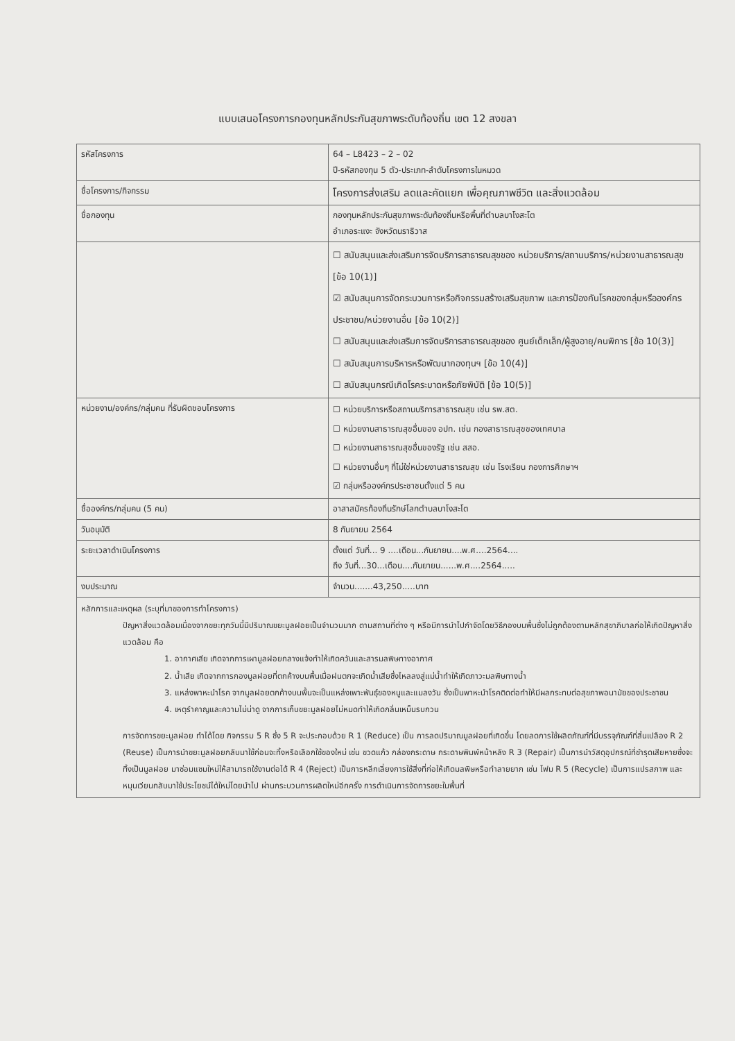แบบเสนอโครงการกองทุนหลักประกันสุขภาพระดับท้องถิ่น เขต 12 สงขลา
| รหัสโครงการ | 64 – L8423 – 2 – 02 ปี-รหัสกองทุน 5 ตัว-ประเภท-ลำดับโครงการในหมวด |
| ชื่อโครงการ/กิจกรรม | โครงการส่งเสริม ลดและคัดแยก เพื่อคุณภาพชีวิต และสิ่งแวดล้อม |
| ชื่อกองทุน | กองทุนหลักประกันสุขภาพระดับท้องถิ่นหรือพื้นที่ตำบลบาโงสะโต อำเภอระแงะ จังหวัดนราธิวาส |
| | ☐ สนับสนุนและส่งเสริมการจัดบริการสาธารณสุขของ หน่วยบริการ/สถานบริการ/หน่วยงานสาธารณสุข [ข้อ 10(1)] ☑ สนับสนุนการจัดกระบวนการหรือกิจกรรมสร้างเสริมสุขภาพ และการป้องกันโรคของกลุ่มหรือองค์กรประชาชน/หน่วยงานอื่น [ข้อ 10(2)] ☐ สนับสนุนและส่งเสริมการจัดบริการสาธารณสุขของ ศูนย์เด็กเล็ก/ผู้สูงอายุ/คนพิการ [ข้อ 10(3)] ☐ สนับสนุนการบริหารหรือพัฒนากองทุนฯ [ข้อ 10(4)] ☐ สนับสนุนกรณีเกิดโรคระบาดหรือภัยพิบัติ [ข้อ 10(5)] |
| หน่วยงาน/องค์กร/กลุ่มคน ที่รับผิดชอบโครงการ | ☐ หน่วยบริการหรือสถานบริการสาธารณสุข เช่น รพ.สต. ☐ หน่วยงานสาธารณสุขอื่นของ อปท. เช่น กองสาธารณสุขของเทศบาล ☐ หน่วยงานสาธารณสุขอื่นของรัฐ เช่น สสอ. ☐ หน่วยงานอื่นๆ ที่ไม่ใช่หน่วยงานสาธารณสุข เช่น โรงเรียน กองการศึกษาฯ ☑ กลุ่มหรือองค์กรประชาชนตั้งแต่ 5 คน |
| ชื่อองค์กร/กลุ่มคน (5 คน) | อาสาสมัครท้องถิ่นรักษ์โลกตำบลบาโงสะโต |
| วันอนุมัติ | 8 กันยายน 2564 |
| ระยะเวลาดำเนินโครงการ | ตั้งแต่ วันที่... 9 ....เดือน...กันยายน....พ.ศ....2564.... ถึง วันที่...30...เดือน....กันยายน......พ.ศ....2564..... |
| งบประมาณ | จำนวน.......43,250.....บาท |
หลักการและเหตุผล (ระบุที่มาของการทำโครงการ)
ปัญหาสิ่งแวดล้อมเนื่องจากขยะทุกวันนี้มีปริมาณขยะมูลฝอยเป็นจำนวนมาก ตามสถานที่ต่าง ๆ หรือมีการนำไปกำจัดโดยวิธีกองบนพื้นซึ่งไม่ถูกต้องตามหลักสุขาภิบาลก่อให้เกิดปัญหาสิ่งแวดล้อม คือ
1. อากาศเสีย เกิดจากการเผามูลฝอยกลางแจ้งทำให้เกิดควันและสารมลพิษทางอากาศ
2. น้ำเสีย เกิดจากการกองมูลฝอยที่ตกค้างบนพื้นเมื่อฝนตกจะเกิดน้ำเสียซึ่งไหลลงสู่แม่น้ำทำให้เกิดภาวะมลพิษทางน้ำ
3. แหล่งพาหะนำโรค จากมูลฝอยตกค้างบนพื้นจะเป็นแหล่งเพาะพันธุ์ของหนูและแมลงวัน ซึ่งเป็นพาหะนำโรคติดต่อทำให้มีผลกระทบต่อสุขภาพอนามัยของประชาชน
4. เหตุรำคาญและความไม่น่าดู จากการเก็บขยะมูลฝอยไม่หมดทำให้เกิดกลิ่นเหม็นรบกวน
การจัดการขยะมูลฝอย ทำได้โดย กิจกรรม 5 R ซึ่ง 5 R จะประกอบด้วย R 1 (Reduce) เป็น การลดปริมาณมูลฝอยที่เกิดขึ้น โดยลดการใช้ผลิตภัณฑ์ที่มีบรรจุภัณฑ์ที่สิ้นเปลือง R 2 (Reuse) เป็นการนำขยะมูลฝอยกลับมาใช้ก่อนจะทิ้งหรือเลือกใช้ของใหม่ เช่น ขวดแก้ว กล่องกระดาษ กระดาษพิมพ์หน้าหลัง R 3 (Repair) เป็นการนำวัสดุอุปกรณ์ที่ชำรุดเสียหายซึ่งจะทิ้งเป็นมูลฝอย มาซ่อมแซมใหม่ให้สามารถใช้งานต่อได้ R 4 (Reject) เป็นการหลีกเลี่ยงการใช้สิ่งที่ก่อให้เกิดมลพิษหรือทำลายยาก เช่น โฟม R 5 (Recycle) เป็นการแปรสภาพ และหมุนเวียนกลับมาใช้ประโยชน์ได้ใหม่โดยนำไป ผ่านกระบวนการผลิตใหม่อีกครั้ง การดำเนินการจัดการขยะในพื้นที่